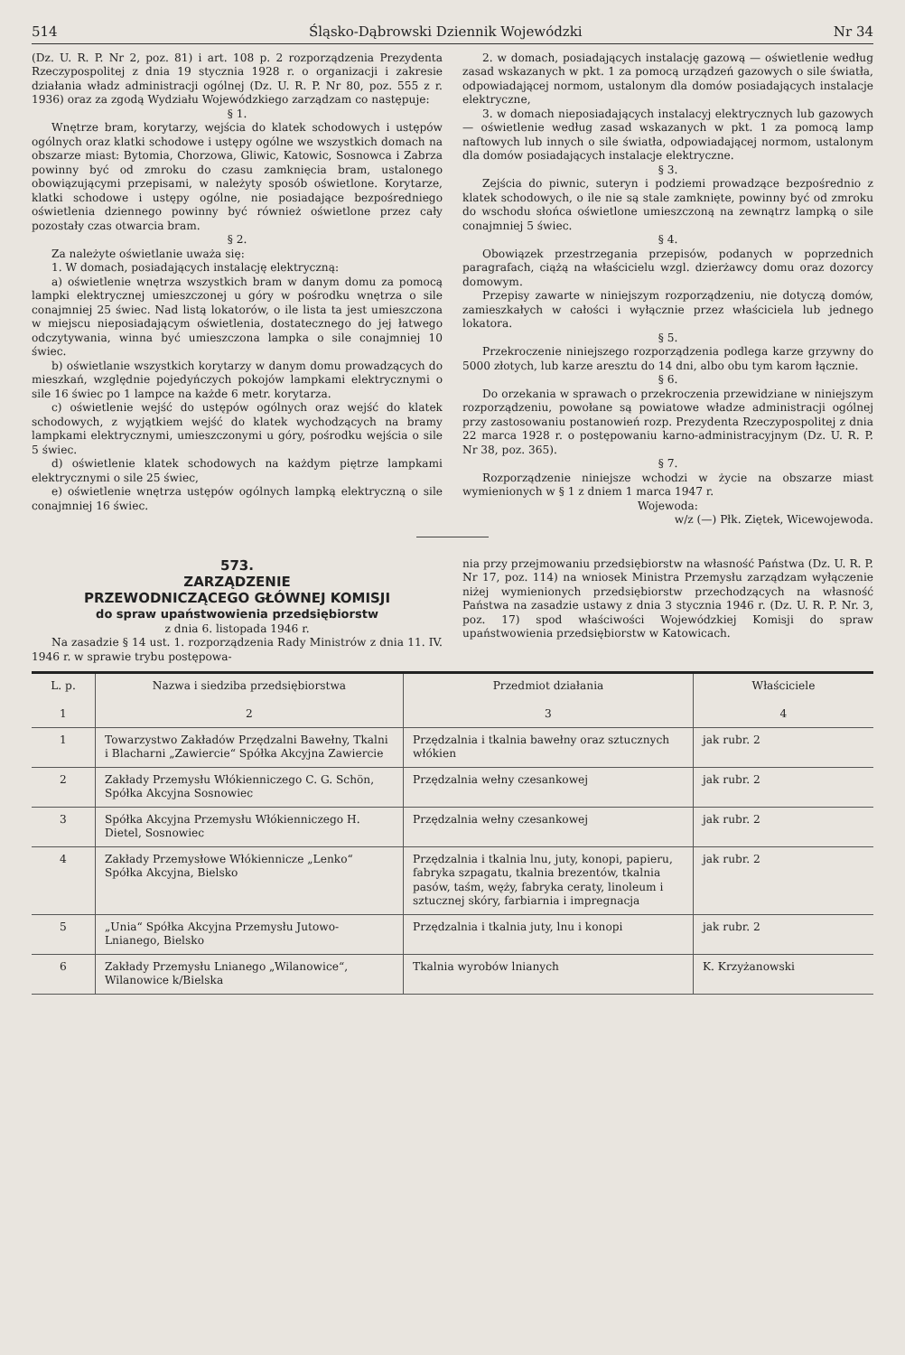514 Śląsko-Dąbrowski Dziennik Wojewódzki Nr 34
(Dz. U. R. P. Nr 2, poz. 81) i art. 108 p. 2 rozporządzenia Prezydenta Rzeczypospolitej z dnia 19 stycznia 1928 r. o organizacji i zakresie działania władz administracji ogólnej (Dz. U. R. P. Nr 80, poz. 555 z r. 1936) oraz za zgodą Wydziału Wojewódzkiego zarządzam co następuje:
§ 1.
Wnętrze bram, korytarzy, wejścia do klatek schodowych i ustępów ogólnych oraz klatki schodowe i ustępy ogólne we wszystkich domach na obszarze miast: Bytomia, Chorzowa, Gliwic, Katowic, Sosnowca i Zabrza powinny być od zmroku do czasu zamknięcia bram, ustalonego obowiązującymi przepisami, w należyty sposób oświetlone. Korytarze, klatki schodowe i ustępy ogólne, nie posiadające bezpośredniego oświetlenia dziennego powinny być również oświetlone przez cały pozostały czas otwarcia bram.
§ 2.
Za należyte oświetlanie uważa się:
1. W domach, posiadających instalację elektryczną:
a) oświetlenie wnętrza wszystkich bram w danym domu za pomocą lampki elektrycznej umieszczonej u góry w pośrodku wnętrza o sile conajmniej 25 świec. Nad listą lokatorów, o ile lista ta jest umieszczona w miejscu nieposiadającym oświetlenia, dostatecznego do jej łatwego odczytywania, winna być umieszczona lampka o sile conajmniej 10 świec.
b) oświetlanie wszystkich korytarzy w danym domu prowadzących do mieszkań, względnie pojedyńczych pokojów lampkami elektrycznymi o sile 16 świec po 1 lampce na każde 6 metr. korytarza.
c) oświetlenie wejść do ustępów ogólnych oraz wejść do klatek schodowych, z wyjątkiem wejść do klatek wychodzących na bramy lampkami elektrycznymi, umieszczonymi u góry, pośrodku wejścia o sile 5 świec.
d) oświetlenie klatek schodowych na każdym piętrze lampkami elektrycznymi o sile 25 świec,
e) oświetlenie wnętrza ustępów ogólnych lampką elektryczną o sile conajmniej 16 świec.
2. w domach, posiadających instalację gazową — oświetlenie według zasad wskazanych w pkt. 1 za pomocą urządzeń gazowych o sile światła, odpowiadającej normom, ustalonym dla domów posiadających instalacje elektryczne,
3. w domach nieposiadających instalacyj elektrycznych lub gazowych — oświetlenie według zasad wskazanych w pkt. 1 za pomocą lamp naftowych lub innych o sile światła, odpowiadającej normom, ustalonym dla domów posiadających instalacje elektryczne.
§ 3.
Zejścia do piwnic, suteryn i podziemi prowadzące bezpośrednio z klatek schodowych, o ile nie są stale zamknięte, powinny być od zmroku do wschodu słońca oświetlone umieszczoną na zewnątrz lampką o sile conajmniej 5 świec.
§ 4.
Obowiązek przestrzegania przepisów, podanych w poprzednich paragrafach, ciążą na właścicielu wzgl. dzierżawcy domu oraz dozorcy domowym.
Przepisy zawarte w niniejszym rozporządzeniu, nie dotyczą domów, zamieszkałych w całości i wyłącznie przez właściciela lub jednego lokatora.
§ 5.
Przekroczenie niniejszego rozporządzenia podlega karze grzywny do 5000 złotych, lub karze aresztu do 14 dni, albo obu tym karom łącznie.
§ 6.
Do orzekania w sprawach o przekroczenia przewidziane w niniejszym rozporządzeniu, powołane są powiatowe władze administracji ogólnej przy zastosowaniu postanowień rozp. Prezydenta Rzeczypospolitej z dnia 22 marca 1928 r. o postępowaniu karno-administracyjnym (Dz. U. R. P. Nr 38, poz. 365).
§ 7.
Rozporządzenie niniejsze wchodzi w życie na obszarze miast wymienionych w § 1 z dniem 1 marca 1947 r.
Wojewoda:
w/z (—) Płk. Ziętek, Wicewojewoda.
573.
ZARZĄDZENIE
PRZEWODNICZĄCEGO GŁÓWNEJ KOMISJI
do spraw upaństwowienia przedsiębiorstw
z dnia 6. listopada 1946 r.
Na zasadzie § 14 ust. 1. rozporządzenia Rady Ministrów z dnia 11. IV. 1946 r. w sprawie trybu postępowa-
nia przy przejmowaniu przedsiębiorstw na własność Państwa (Dz. U. R. P. Nr 17, poz. 114) na wniosek Ministra Przemysłu zarządzam wyłączenie niżej wymienionych przedsiębiorstw przechodzących na własność Państwa na zasadzie ustawy z dnia 3 stycznia 1946 r. (Dz. U. R. P. Nr. 3, poz. 17) spod właściwości Wojewódzkiej Komisji do spraw upaństwowienia przedsiębiorstw w Katowicach.
| L. p. 1 | Nazwa i siedziba przedsiębiorstwa 2 | Przedmiot działania 3 | Właściciele 4 |
| --- | --- | --- | --- |
| 1 | Towarzystwo Zakładów Przędzalni Bawełny, Tkalni i Blacharni „Zawiercie“ Spółka Akcyjna Zawiercie | Przędzalnia i tkalnia bawełny oraz sztucznych włókien | jak rubr. 2 |
| 2 | Zakłady Przemysłu Włókienniczego C. G. Schön, Spółka Akcyjna Sosnowiec | Przędzalnia wełny czesankowej | jak rubr. 2 |
| 3 | Spółka Akcyjna Przemysłu Włókienniczego H. Dietel, Sosnowiec | Przędzalnia wełny czesankowej | jak rubr. 2 |
| 4 | Zakłady Przemysłowe Włókiennicze „Lenko“ Spółka Akcyjna, Bielsko | Przędzalnia i tkalnia lnu, juty, konopi, papieru, fabryka szpagatu, tkalnia brezentów, tkalnia pasów, taśm, węży, fabryka ceraty, linoleum i sztucznej skóry, farbiarnia i impregnacja | jak rubr. 2 |
| 5 | „Unia“ Spółka Akcyjna Przemysłu Jutowo-Lnianego, Bielsko | Przędzalnia i tkalnia juty, lnu i konopi | jak rubr. 2 |
| 6 | Zakłady Przemysłu Lnianego „Wilanowice“, Wilanowice k/Bielska | Tkalnia wyrobów lnianych | K. Krzyżanowski |